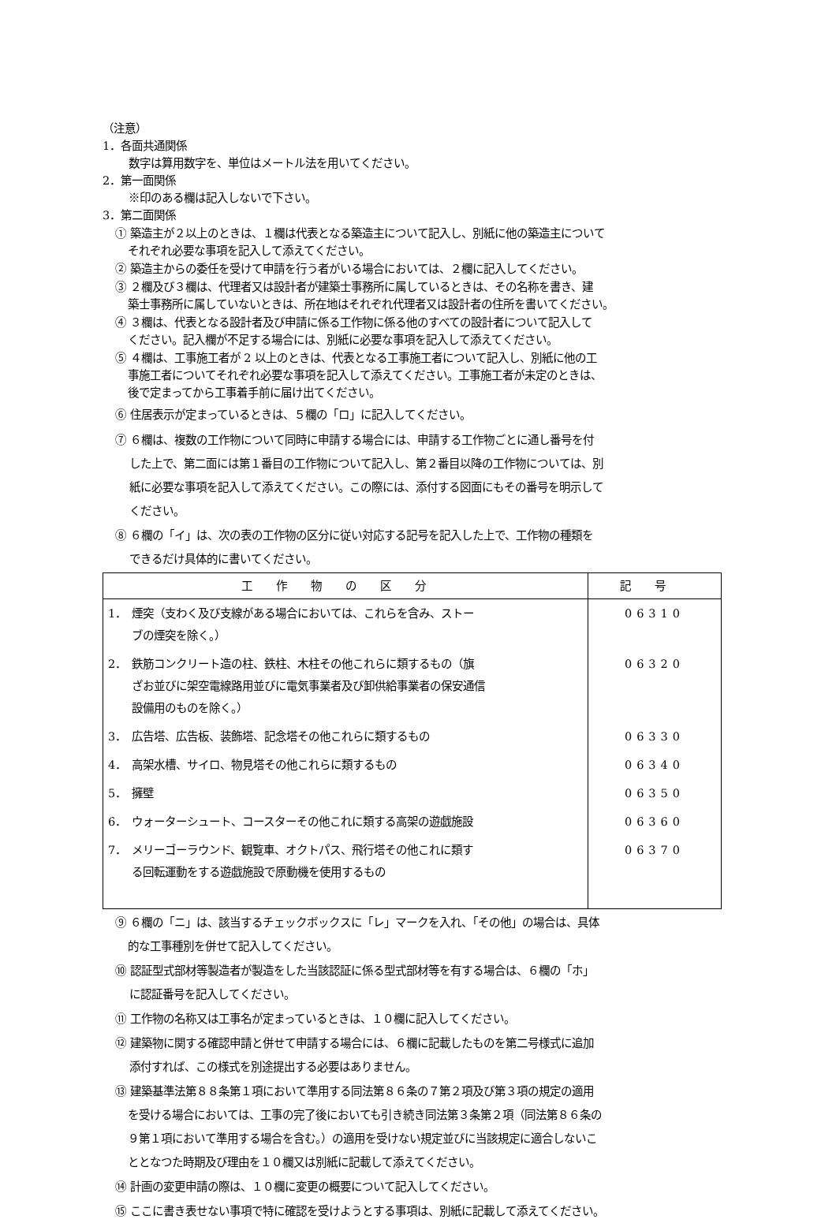（注意）
1．各面共通関係
数字は算用数字を、単位はメートル法を用いてください。
2．第一面関係
※印のある欄は記入しないで下さい。
3．第二面関係
① 築造主が２以上のときは、１欄は代表となる築造主について記入し、別紙に他の築造主について
それぞれ必要な事項を記入して添えてください。
② 築造主からの委任を受けて申請を行う者がいる場合においては、２欄に記入してください。
③ ２欄及び３欄は、代理者又は設計者が建築士事務所に属しているときは、その名称を書き、建
築士事務所に属していないときは、所在地はそれぞれ代理者又は設計者の住所を書いてください。
④ ３欄は、代表となる設計者及び申請に係る工作物に係る他のすべての設計者について記入して
ください。記入欄が不足する場合には、別紙に必要な事項を記入して添えてください。
⑤ ４欄は、工事施工者が 2 以上のときは、代表となる工事施工者について記入し、別紙に他の工
事施工者についてそれぞれ必要な事項を記入して添えてください。工事施工者が未定のときは、
後で定まってから工事着手前に届け出てください。
⑥ 住居表示が定まっているときは、５欄の「ロ」に記入してください。
⑦ ６欄は、複数の工作物について同時に申請する場合には、申請する工作物ごとに通し番号を付
した上で、第二面には第１番目の工作物について記入し、第２番目以降の工作物については、別
紙に必要な事項を記入して添えてください。この際には、添付する図面にもその番号を明示して
ください。
⑧ ６欄の「イ」は、次の表の工作物の区分に従い対応する記号を記入した上で、工作物の種類を
できるだけ具体的に書いてください。
| 工作物の区分 | 記号 |
| --- | --- |
| 1． 煙突（支わく及び支線がある場合においては、これらを含み、ストー ブの煙突を除く。） | 06310 |
| 2． 鉄筋コンクリート造の柱、鉄柱、木柱その他これらに類するもの（旗 ざお並びに架空電線路用並びに電気事業者及び卸供給事業者の保安通信 設備用のものを除く。） | 06320 |
| 3． 広告塔、広告板、装飾塔、記念塔その他これらに類するもの | 06330 |
| 4． 高架水槽、サイロ、物見塔その他これらに類するもの | 06340 |
| 5． 擁壁 | 06350 |
| 6． ウォーターシュート、コースターその他これに類する高架の遊戯施設 | 06360 |
| 7． メリーゴーラウンド、観覧車、オクトパス、飛行塔その他これに類す る回転運動をする遊戯施設で原動機を使用するもの | 06370 |
⑨ ６欄の「ニ」は、該当するチェックボックスに「レ」マークを入れ、「その他」の場合は、具体
的な工事種別を併せて記入してください。
⑩ 認証型式部材等製造者が製造をした当該認証に係る型式部材等を有する場合は、６欄の「ホ」
に認証番号を記入してください。
⑪ 工作物の名称又は工事名が定まっているときは、１０欄に記入してください。
⑫ 建築物に関する確認申請と併せて申請する場合には、６欄に記載したものを第二号様式に追加
添付すれば、この様式を別途提出する必要はありません。
⑬ 建築基準法第８８条第１項において準用する同法第８６条の７第２項及び第３項の規定の適用
を受ける場合においては、工事の完了後においても引き続き同法第３条第２項（同法第８６条の
９第１項において準用する場合を含む。）の適用を受けない規定並びに当該規定に適合しないこ
ととなつた時期及び理由を１０欄又は別紙に記載して添えてください。
⑭ 計画の変更申請の際は、１０欄に変更の概要について記入してください。
⑮ ここに書き表せない事項で特に確認を受けようとする事項は、別紙に記載して添えてください。